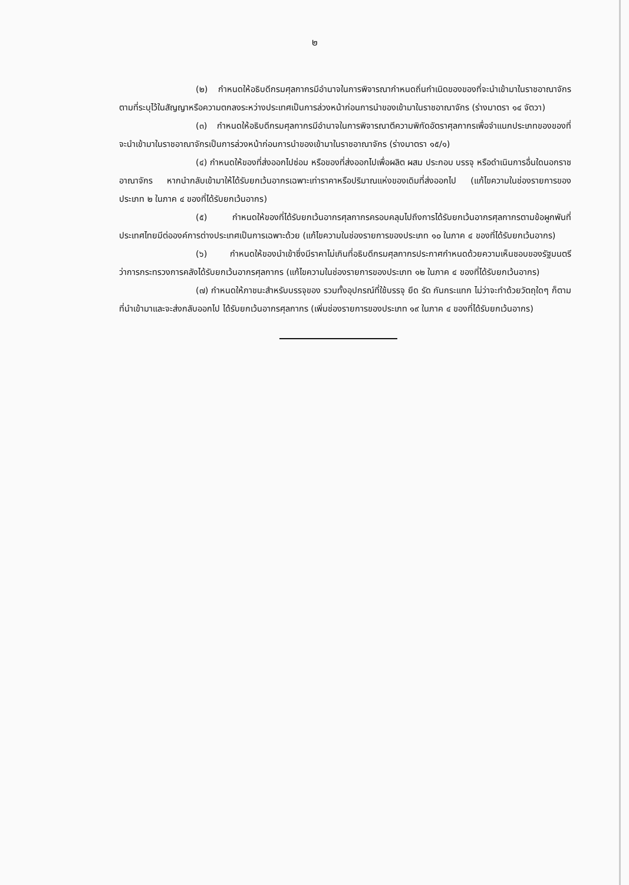๒
(๒) กำหนดให้อธิบดีกรมศุลกากรมีอำนาจในการพิจารณากำหนดถิ่นกำเนิดของของที่จะนำเข้ามาในราชอาณาจักรตามที่ระบุไว้ในสัญญาหรือความตกลงระหว่างประเทศเป็นการล่วงหน้าก่อนการนำของเข้ามาในราชอาณาจักร (ร่างมาตรา ๑๔ จัตวา)
(๓) กำหนดให้อธิบดีกรมศุลกากรมีอำนาจในการพิจารณาตีความพิกัดอัตราศุลกากรเพื่อจำแนกประเภทของของที่จะนำเข้ามาในราชอาณาจักรเป็นการล่วงหน้าก่อนการนำของเข้ามาในราชอาณาจักร (ร่างมาตรา ๑๕/๑)
(๔) กำหนดให้ของที่ส่งออกไปซ่อม หรือของที่ส่งออกไปเพื่อผลิต ผสม ประกอบ บรรจุ หรือดำเนินการอื่นใดนอกราชอาณาจักร หากนำกลับเข้ามาให้ได้รับยกเว้นอากรเฉพาะเท่าราคาหรือปริมาณแห่งของเดิมที่ส่งออกไป (แก้ไขความในช่องรายการของประเภท ๒ ในภาค ๔ ของที่ได้รับยกเว้นอากร)
(๕) กำหนดให้ของที่ได้รับยกเว้นอากรศุลกากรครอบคลุมไปถึงการได้รับยกเว้นอากรศุลกากรตามข้อผูกพันที่ประเทศไทยมีต่อองค์การต่างประเทศเป็นการเฉพาะด้วย (แก้ไขความในช่องรายการของประเภท ๑๐ ในภาค ๔ ของที่ได้รับยกเว้นอากร)
(๖) กำหนดให้ของนำเข้าซึ่งมีราคาไม่เกินที่อธิบดีกรมศุลกากรประกาศกำหนดด้วยความเห็นชอบของรัฐมนตรีว่าการกระทรวงการคลังได้รับยกเว้นอากรศุลกากร (แก้ไขความในช่องรายการของประเภท ๑๒ ในภาค ๔ ของที่ได้รับยกเว้นอากร)
(๗) กำหนดให้ภาชนะสำหรับบรรจุของ รวมทั้งอุปกรณ์ที่ใช้บรรจุ ยึด รัด กันกระแทก ไม่ว่าจะทำด้วยวัตถุใดๆ ก็ตาม ที่นำเข้ามาและจะส่งกลับออกไป ได้รับยกเว้นอากรศุลกากร (เพิ่มช่องรายการของประเภท ๑๙ ในภาค ๔ ของที่ได้รับยกเว้นอากร)